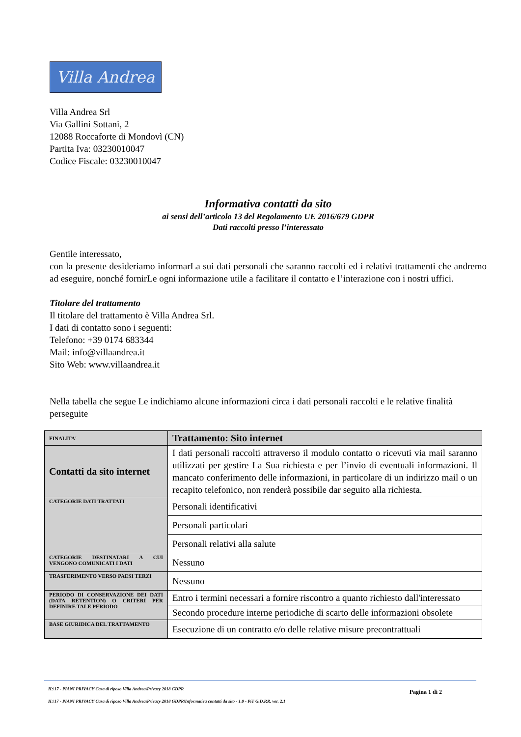Villa Andrea
Villa Andrea Srl
Via Gallini Sottani, 2
12088 Roccaforte di Mondovì (CN)
Partita Iva: 03230010047
Codice Fiscale: 03230010047
Informativa contatti da sito
ai sensi dell’articolo 13 del Regolamento UE 2016/679 GDPR
Dati raccolti presso l’interessato
Gentile interessato,
con la presente desideriamo informarLa sui dati personali che saranno raccolti ed i relativi trattamenti che andremo ad eseguire, nonché fornirLe ogni informazione utile a facilitare il contatto e l’interazione con i nostri uffici.
Titolare del trattamento
Il titolare del trattamento è Villa Andrea Srl.
I dati di contatto sono i seguenti:
Telefono: +39 0174 683344
Mail: info@villaandrea.it
Sito Web: www.villaandrea.it
Nella tabella che segue Le indichiamo alcune informazioni circa i dati personali raccolti e le relative finalità perseguite
| FINALITA' | Trattamento: Sito internet |
| --- | --- |
| Contatti da sito internet | I dati personali raccolti attraverso il modulo contatto o ricevuti via mail saranno utilizzati per gestire La Sua richiesta e per l’invio di eventuali informazioni. Il mancato conferimento delle informazioni, in particolare di un indirizzo mail o un recapito telefonico, non renderà possibile dar seguito alla richiesta. |
| CATEGORIE DATI TRATTATI | Personali identificativi |
| | Personali particolari |
| | Personali relativi alla salute |
| CATEGORIE DESTINATARI A CUI VENGONO COMUNICATI I DATI | Nessuno |
| TRASFERIMENTO VERSO PAESI TERZI | Nessuno |
| PERIODO DI CONSERVAZIONE DEI DATI (DATA RETENTION) O CRITERI PER DEFINIRE TALE PERIODO | Entro i termini necessari a fornire riscontro a quanto richiesto dall'interessato |
| | Secondo procedure interne periodiche di scarto delle informazioni obsolete |
| BASE GIURIDICA DEL TRATTAMENTO | Esecuzione di un contratto e/o delle relative misure precontrattuali |
H:\17 - PIANI PRIVACY\Casa di riposo Villa Andrea\Privacy 2018 GDPR
H:\17 - PIANI PRIVACY\Casa di riposo Villa Andrea\Privacy 2018 GDPR\Informativa contatti da sito - 1.0 - PiT G.D.P.R. ver. 2.1
Pagina 1 di 2